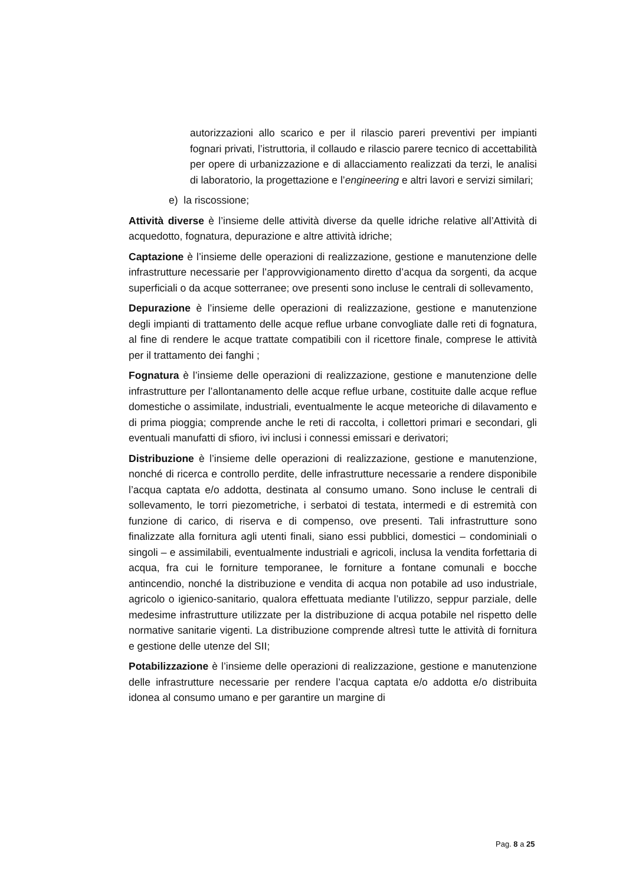autorizzazioni allo scarico e per il rilascio pareri preventivi per impianti fognari privati, l’istruttoria, il collaudo e rilascio parere tecnico di accettabilità per opere di urbanizzazione e di allacciamento realizzati da terzi, le analisi di laboratorio, la progettazione e l’engineering e altri lavori e servizi similari;
e) la riscossione;
Attività diverse è l’insieme delle attività diverse da quelle idriche relative all’Attività di acquedotto, fognatura, depurazione e altre attività idriche;
Captazione è l’insieme delle operazioni di realizzazione, gestione e manutenzione delle infrastrutture necessarie per l’approvvigionamento diretto d’acqua da sorgenti, da acque superficiali o da acque sotterranee; ove presenti sono incluse le centrali di sollevamento,
Depurazione è l’insieme delle operazioni di realizzazione, gestione e manutenzione degli impianti di trattamento delle acque reflue urbane convogliate dalle reti di fognatura, al fine di rendere le acque trattate compatibili con il ricettore finale, comprese le attività per il trattamento dei fanghi ;
Fognatura è l’insieme delle operazioni di realizzazione, gestione e manutenzione delle infrastrutture per l’allontanamento delle acque reflue urbane, costituite dalle acque reflue domestiche o assimilate, industriali, eventualmente le acque meteoriche di dilavamento e di prima pioggia; comprende anche le reti di raccolta, i collettori primari e secondari, gli eventuali manufatti di sfioro, ivi inclusi i connessi emissari e derivatori;
Distribuzione è l’insieme delle operazioni di realizzazione, gestione e manutenzione, nonché di ricerca e controllo perdite, delle infrastrutture necessarie a rendere disponibile l’acqua captata e/o addotta, destinata al consumo umano. Sono incluse le centrali di sollevamento, le torri piezometriche, i serbatoi di testata, intermedi e di estremità con funzione di carico, di riserva e di compenso, ove presenti. Tali infrastrutture sono finalizzate alla fornitura agli utenti finali, siano essi pubblici, domestici – condominiali o singoli – e assimilabili, eventualmente industriali e agricoli, inclusa la vendita forfettaria di acqua, fra cui le forniture temporanee, le forniture a fontane comunali e bocche antincendio, nonché la distribuzione e vendita di acqua non potabile ad uso industriale, agricolo o igienico-sanitario, qualora effettuata mediante l’utilizzo, seppur parziale, delle medesime infrastrutture utilizzate per la distribuzione di acqua potabile nel rispetto delle normative sanitarie vigenti. La distribuzione comprende altresì tutte le attività di fornitura e gestione delle utenze del SII;
Potabilizzazione è l’insieme delle operazioni di realizzazione, gestione e manutenzione delle infrastrutture necessarie per rendere l’acqua captata e/o addotta e/o distribuita idonea al consumo umano e per garantire un margine di
Pag. 8 a 25